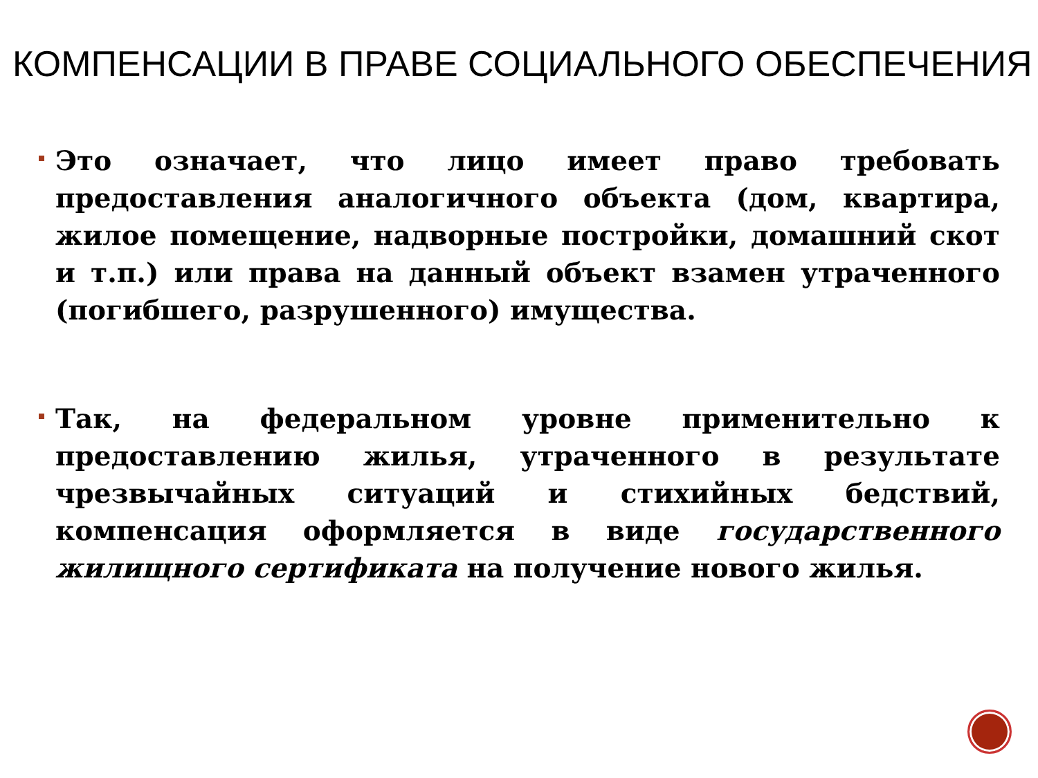КОМПЕНСАЦИИ В ПРАВЕ СОЦИАЛЬНОГО ОБЕСПЕЧЕНИЯ
Это означает, что лицо имеет право требовать предоставления аналогичного объекта (дом, квартира, жилое помещение, надворные постройки, домашний скот и т.п.) или права на данный объект взамен утраченного (погибшего, разрушенного) имущества.
Так, на федеральном уровне применительно к предоставлению жилья, утраченного в результате чрезвычайных ситуаций и стихийных бедствий, компенсация оформляется в виде государственного жилищного сертификата на получение нового жилья.